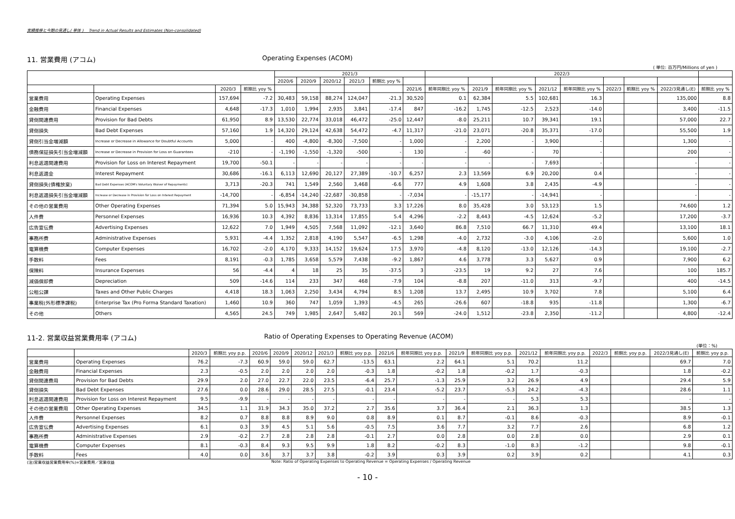実績推移と今期の見通し( 単体 )　 Trend in Actual Results and Estimates (Non-consolidated)
11. 営業費用 (アコム) Operating Expenses (ACOM)
( 単位: 百万円/Millions of yen )
| | | | | 2021/3 | | | | | | 2022/3 | | | | | | | | |
| --- | --- | --- | --- | --- | --- | --- | --- | --- | --- | --- | --- | --- | --- | --- | --- | --- | --- | --- |
| | | | | 2020/6 | 2020/9 | 2020/12 | 2021/3 | 前期比 yoy % | | | | | | | | | | |
| | | 2020/3 | 前期比 yoy % | | | | | | 2021/6 | 前年同期比 yoy % | 2021/9 | 前年同期比 yoy % | 2021/12 | 前年同期比 yoy % | 2022/3 | 前期比 yoy % | 2022/3見通し(E) | 前期比 yoy % |
| 営業費用 | Operating Expenses | 157,694 | -7.2 | 30,483 | 59,158 | 88,274 | 124,047 | -21.3 | 30,520 | 0.1 | 62,384 | 5.5 | 102,681 | 16.3 | | | 135,000 | 8.8 |
| 金融費用 | Financial Expenses | 4,648 | -17.3 | 1,010 | 1,994 | 2,935 | 3,841 | -17.4 | 847 | -16.2 | 1,745 | -12.5 | 2,523 | -14.0 | | | 3,400 | -11.5 |
| 貸倒関連費用 | Provision for Bad Debts | 61,950 | 8.9 | 13,530 | 22,774 | 33,018 | 46,472 | -25.0 | 12,447 | -8.0 | 25,211 | 10.7 | 39,341 | 19.1 | | | 57,000 | 22.7 |
| 貸倒損失 | Bad Debt Expenses | 57,160 | 1.9 | 14,320 | 29,124 | 42,638 | 54,472 | -4.7 | 11,317 | -21.0 | 23,071 | -20.8 | 35,371 | -17.0 | | | 55,500 | 1.9 |
| 貸倒引当金増減額 | Increase or Decrease in Allowance for Doubtful Accounts | 5,000 | - | 400 | -4,800 | -8,300 | -7,500 | - | 1,000 | - | 2,200 | - | 3,900 | - | | | 1,300 | - |
| 債務保証損失引当金増減額 | Increase or Decrease in Provision for Loss on Guarantees | -210 | - | -1,190 | -1,550 | -1,320 | -500 | - | 130 | - | -60 | - | 70 | - | | | 200 | - |
| 利息返還関連費用 | Provision for Loss on Interest Repayment | 19,700 | -50.1 | - | - | - | - | - | - | - | - | - | 7,693 | - | | | - | - |
| 利息返還金 | Interest Repayment | 30,686 | -16.1 | 6,113 | 12,690 | 20,127 | 27,389 | -10.7 | 6,257 | 2.3 | 13,569 | 6.9 | 20,200 | 0.4 | | | - | - |
| 貸倒損失(債権放棄) | Bad Debt Expenses (ACOM's Voluntary Waiver of Repayments) | 3,713 | -20.3 | 741 | 1,549 | 2,560 | 3,468 | -6.6 | 777 | 4.9 | 1,608 | 3.8 | 2,435 | -4.9 | | | - | - |
| 利息返還損失引当金増減額 | Increase or Decrease in Provision for Loss on Interest Repayment | -14,700 | - | -6,854 | -14,240 | -22,687 | -30,858 | - | -7,034 | - | -15,177 | - | -14,941 | - | | | - | - |
| その他の営業費用 | Other Operating Expenses | 71,394 | 5.0 | 15,943 | 34,388 | 52,320 | 73,733 | 3.3 | 17,226 | 8.0 | 35,428 | 3.0 | 53,123 | 1.5 | | | 74,600 | 1.2 |
| 人件費 | Personnel Expenses | 16,936 | 10.3 | 4,392 | 8,836 | 13,314 | 17,855 | 5.4 | 4,296 | -2.2 | 8,443 | -4.5 | 12,624 | -5.2 | | | 17,200 | -3.7 |
| 広告宣伝費 | Advertising Expenses | 12,622 | 7.0 | 1,949 | 4,505 | 7,568 | 11,092 | -12.1 | 3,640 | 86.8 | 7,510 | 66.7 | 11,310 | 49.4 | | | 13,100 | 18.1 |
| 事務所費 | Administrative Expenses | 5,931 | -4.4 | 1,352 | 2,818 | 4,190 | 5,547 | -6.5 | 1,298 | -4.0 | 2,732 | -3.0 | 4,106 | -2.0 | | | 5,600 | 1.0 |
| 電算機費 | Computer Expenses | 16,702 | -2.0 | 4,170 | 9,333 | 14,152 | 19,624 | 17.5 | 3,970 | -4.8 | 8,120 | -13.0 | 12,126 | -14.3 | | | 19,100 | -2.7 |
| 手数料 | Fees | 8,191 | -0.3 | 1,785 | 3,658 | 5,579 | 7,438 | -9.2 | 1,867 | 4.6 | 3,778 | 3.3 | 5,627 | 0.9 | | | 7,900 | 6.2 |
| 保険料 | Insurance Expenses | 56 | -4.4 | 4 | 18 | 25 | 35 | -37.5 | 3 | -23.5 | 19 | 9.2 | 27 | 7.6 | | | 100 | 185.7 |
| 減価償却費 | Depreciation | 509 | -14.6 | 114 | 233 | 347 | 468 | -7.9 | 104 | -8.8 | 207 | -11.0 | 313 | -9.7 | | | 400 | -14.5 |
| 公租公課 | Taxes and Other Public Charges | 4,418 | 18.3 | 1,063 | 2,250 | 3,434 | 4,794 | 8.5 | 1,208 | 13.7 | 2,495 | 10.9 | 3,702 | 7.8 | | | 5,100 | 6.4 |
| 事業税(外形標準課税) | Enterprise Tax (Pro Forma Standard Taxation) | 1,460 | 10.9 | 360 | 747 | 1,059 | 1,393 | -4.5 | 265 | -26.6 | 607 | -18.8 | 935 | -11.8 | | | 1,300 | -6.7 |
| その他 | Others | 4,565 | 24.5 | 749 | 1,985 | 2,647 | 5,482 | 20.1 | 569 | -24.0 | 1,512 | -23.8 | 2,350 | -11.2 | | | 4,800 | -12.4 |
11-2. 営業収益営業費用率 (アコム) Ratio of Operating Expenses to Operating Revenue (ACOM)
(単位：%)
| | | 2020/3 | 前期比 yoy p.p. | 2020/6 | 2020/9 | 2020/12 | 2021/3 | 前期比 yoy p.p. | 2021/6 | 前年同期比 yoy p.p. | 2021/9 | 前年同期比 yoy p.p. | 2021/12 | 前年同期比 yoy p.p. | 2022/3 | 前期比 yoy p.p. | 2022/3見通し(E) | 前期比 yoy p.p. |
| --- | --- | --- | --- | --- | --- | --- | --- | --- | --- | --- | --- | --- | --- | --- | --- | --- | --- | --- |
| 営業費用 | Operating Expenses | 76.2 | -7.3 | 60.9 | 59.0 | 59.0 | 62.7 | -13.5 | 63.1 | 2.2 | 64.1 | 5.1 | 70.2 | 11.2 | | | 69.7 | 7.0 |
| 金融費用 | Financial Expenses | 2.3 | -0.5 | 2.0 | 2.0 | 2.0 | 2.0 | -0.3 | 1.8 | -0.2 | 1.8 | -0.2 | 1.7 | -0.3 | | | 1.8 | -0.2 |
| 貸倒関連費用 | Provision for Bad Debts | 29.9 | 2.0 | 27.0 | 22.7 | 22.0 | 23.5 | -6.4 | 25.7 | -1.3 | 25.9 | 3.2 | 26.9 | 4.9 | | | 29.4 | 5.9 |
| 貸倒損失 | Bad Debt Expenses | 27.6 | 0.0 | 28.6 | 29.0 | 28.5 | 27.5 | -0.1 | 23.4 | -5.2 | 23.7 | -5.3 | 24.2 | -4.3 | | | 28.6 | 1.1 |
| 利息返還関連費用 | Provision for Loss on Interest Repayment | 9.5 | -9.9 | - | - | - | - | - | - | - | - | - | 5.3 | 5.3 | | | - | - |
| その他の営業費用 | Other Operating Expenses | 34.5 | 1.1 | 31.9 | 34.3 | 35.0 | 37.2 | 2.7 | 35.6 | 3.7 | 36.4 | 2.1 | 36.3 | 1.3 | | | 38.5 | 1.3 |
| 人件費 | Personnel Expenses | 8.2 | 0.7 | 8.8 | 8.8 | 8.9 | 9.0 | 0.8 | 8.9 | 0.1 | 8.7 | -0.1 | 8.6 | -0.3 | | | 8.9 | -0.1 |
| 広告宣伝費 | Advertising Expenses | 6.1 | 0.3 | 3.9 | 4.5 | 5.1 | 5.6 | -0.5 | 7.5 | 3.6 | 7.7 | 3.2 | 7.7 | 2.6 | | | 6.8 | 1.2 |
| 事務所費 | Administrative Expenses | 2.9 | -0.2 | 2.7 | 2.8 | 2.8 | 2.8 | -0.1 | 2.7 | 0.0 | 2.8 | 0.0 | 2.8 | 0.0 | | | 2.9 | 0.1 |
| 電算機費 | Computer Expenses | 8.1 | -0.3 | 8.4 | 9.3 | 9.5 | 9.9 | 1.8 | 8.2 | -0.2 | 8.3 | -1.0 | 8.3 | -1.2 | | | 9.8 | -0.1 |
| 手数料 | Fees | 4.0 | 0.0 | 3.6 | 3.7 | 3.7 | 3.8 | -0.2 | 3.9 | 0.3 | 3.9 | 0.2 | 3.9 | 0.2 | | | 4.1 | 0.3 |
(注)営業収益営業費用率(%)=営業費用／営業収益 Note: Ratio of Operating Expenses to Operating Revenue = Operating Expenses / Operating Revenue
- 10 -